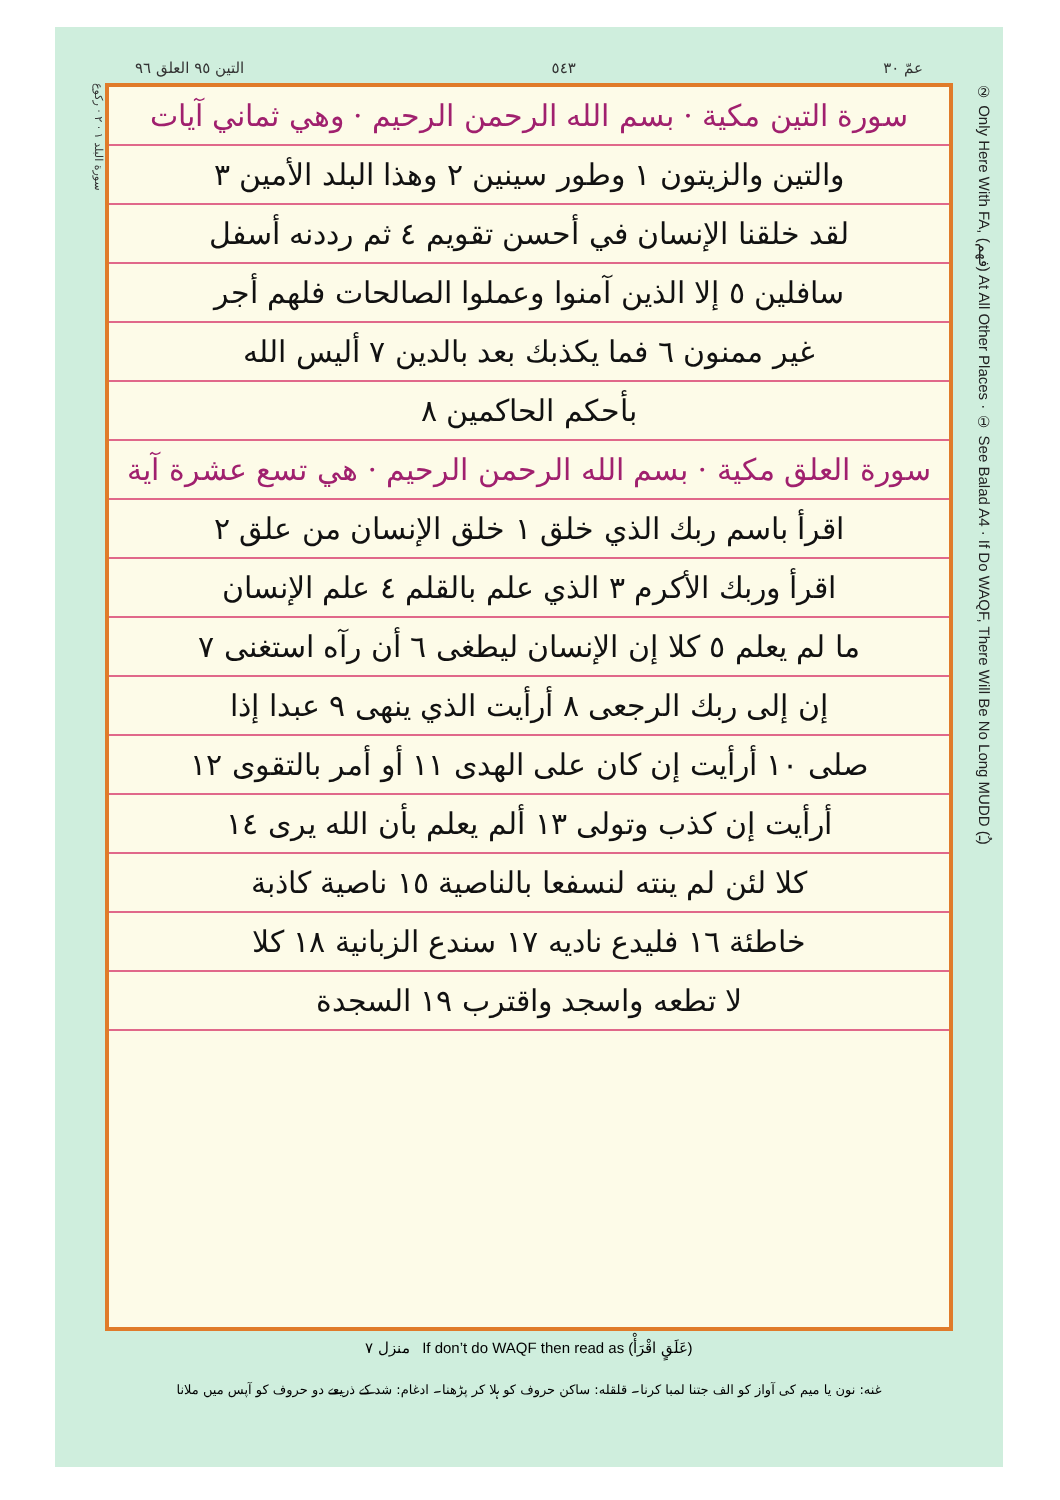التين ٩٥ العلق ٩٦ ٥٤٣ عمّ ٣٠
سورة البلد ١ · ٢ · ركوع
سورة التين مكية · بسم الله الرحمن الرحيم · وهي ثماني آيات
والتين والزيتون ١ وطور سينين ٢ وهذا البلد الأمين ٣
لقد خلقنا الإنسان في أحسن تقويم ٤ ثم رددنه أسفل
سافلين ٥ إلا الذين آمنوا وعملوا الصالحات فلهم أجر
غير ممنون ٦ فما يكذبك بعد بالدين ٧ أليس الله
بأحكم الحاكمين ٨
سورة العلق مكية · بسم الله الرحمن الرحيم · هي تسع عشرة آية
اقرأ باسم ربك الذي خلق ١ خلق الإنسان من علق ٢
اقرأ وربك الأكرم ٣ الذي علم بالقلم ٤ علم الإنسان
ما لم يعلم ٥ كلا إن الإنسان ليطغى ٦ أن رآه استغنى ٧
إن إلى ربك الرجعى ٨ أرأيت الذي ينهى ٩ عبدا إذا
صلى ١٠ أرأيت إن كان على الهدى ١١ أو أمر بالتقوى ١٢
أرأيت إن كذب وتولى ١٣ ألم يعلم بأن الله يرى ١٤
كلا لئن لم ينته لنسفعا بالناصية ١٥ ناصية كاذبة
خاطئة ١٦ فليدع ناديه ١٧ سندع الزبانية ١٨ كلا
لا تطعه واسجد واقترب ١٩ السجدة
② Only Here With FA, (فهم) At All Other Places · ① See Balad A4 · If Do WAQF, There Will Be No Long MUDD (ـُ)
منزل ٧ If don’t do WAQF then read as (عَلَقٍ اقْرَأْ)
غنه: نون یا میم کی آواز کو الف جتنا لمبا کرنا۔ قلقله: ساکن حروف کو ہلا کر پڑھنا۔ ادغام: شد کے ذریعے دو حروف کو آپس میں ملانا